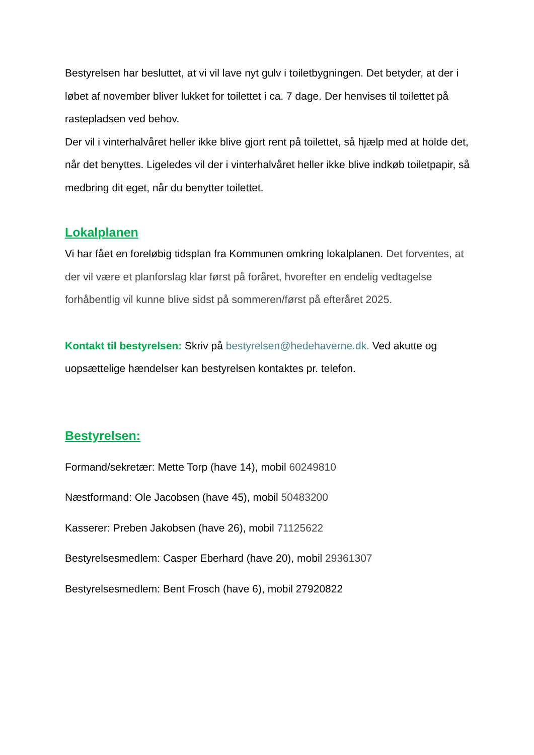Bestyrelsen har besluttet, at vi vil lave nyt gulv i toiletbygningen. Det betyder, at der i løbet af november bliver lukket for toilettet i ca. 7 dage. Der henvises til toilettet på rastepladsen ved behov.
Der vil i vinterhalvåret heller ikke blive gjort rent på toilettet, så hjælp med at holde det, når det benyttes. Ligeledes vil der i vinterhalvåret heller ikke blive indkøb toiletpapir, så medbring dit eget, når du benytter toilettet.
Lokalplanen
Vi har fået en foreløbig tidsplan fra Kommunen omkring lokalplanen. Det forventes, at der vil være et planforslag klar først på foråret, hvorefter en endelig vedtagelse forhåbentlig vil kunne blive sidst på sommeren/først på efteråret 2025.
Kontakt til bestyrelsen: Skriv på bestyrelsen@hedehaverne.dk. Ved akutte og uopsættelige hændelser kan bestyrelsen kontaktes pr. telefon.
Bestyrelsen:
Formand/sekretær: Mette Torp (have 14), mobil 60249810
Næstformand: Ole Jacobsen (have 45), mobil 50483200
Kasserer: Preben Jakobsen (have 26), mobil 71125622
Bestyrelsesmedlem: Casper Eberhard (have 20), mobil 29361307
Bestyrelsesmedlem: Bent Frosch (have 6), mobil 27920822